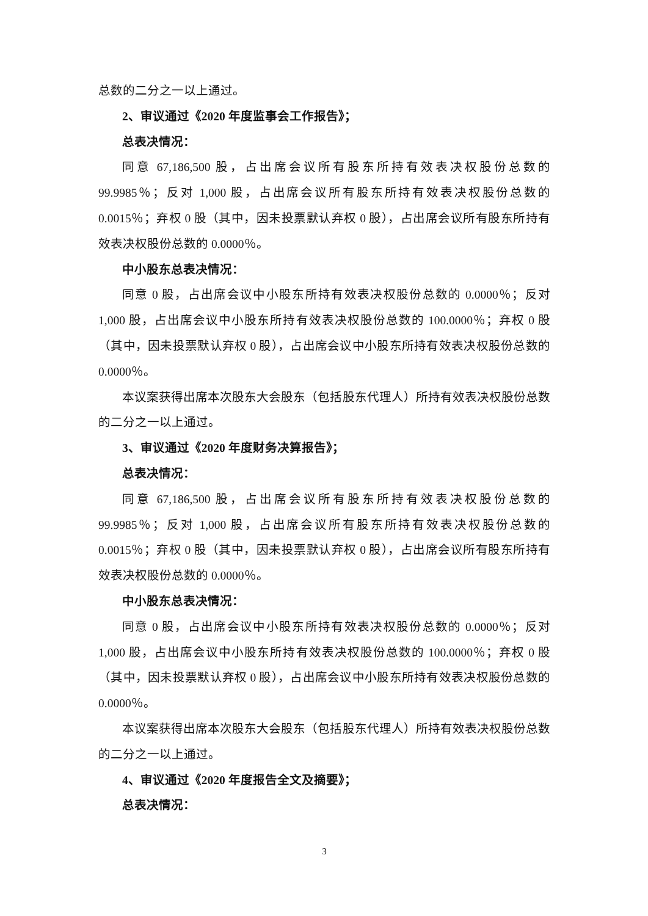总数的二分之一以上通过。
2、审议通过《2020 年度监事会工作报告》；
总表决情况：
同意 67,186,500 股，占出席会议所有股东所持有效表决权股份总数的 99.9985％；反对 1,000 股，占出席会议所有股东所持有效表决权股份总数的 0.0015％；弃权 0 股（其中，因未投票默认弃权 0 股），占出席会议所有股东所持有效表决权股份总数的 0.0000％。
中小股东总表决情况：
同意 0 股，占出席会议中小股东所持有效表决权股份总数的 0.0000％；反对 1,000 股，占出席会议中小股东所持有效表决权股份总数的 100.0000％；弃权 0 股（其中，因未投票默认弃权 0 股），占出席会议中小股东所持有效表决权股份总数的 0.0000％。
本议案获得出席本次股东大会股东（包括股东代理人）所持有效表决权股份总数的二分之一以上通过。
3、审议通过《2020 年度财务决算报告》；
总表决情况：
同意 67,186,500 股，占出席会议所有股东所持有效表决权股份总数的 99.9985％；反对 1,000 股，占出席会议所有股东所持有效表决权股份总数的 0.0015％；弃权 0 股（其中，因未投票默认弃权 0 股），占出席会议所有股东所持有效表决权股份总数的 0.0000％。
中小股东总表决情况：
同意 0 股，占出席会议中小股东所持有效表决权股份总数的 0.0000％；反对 1,000 股，占出席会议中小股东所持有效表决权股份总数的 100.0000％；弃权 0 股（其中，因未投票默认弃权 0 股），占出席会议中小股东所持有效表决权股份总数的 0.0000％。
本议案获得出席本次股东大会股东（包括股东代理人）所持有效表决权股份总数的二分之一以上通过。
4、审议通过《2020 年度报告全文及摘要》；
总表决情况：
3